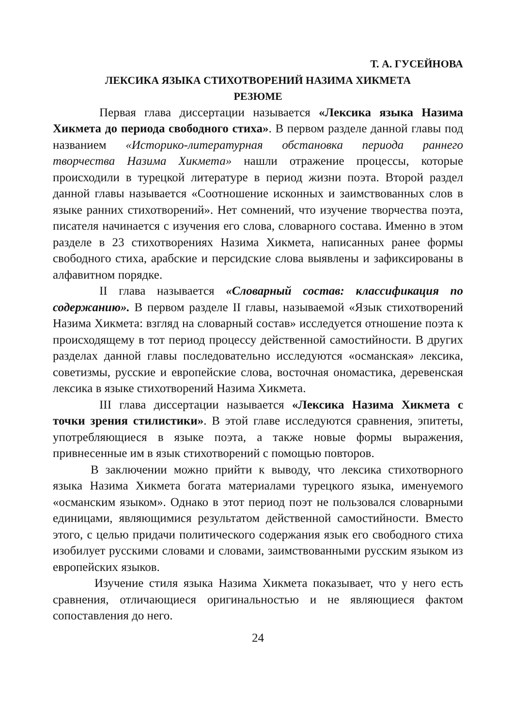Т. А. ГУСЕЙНОВА
ЛЕКСИКА ЯЗЫКА СТИХОТВОРЕНИЙ НАЗИМА ХИКМЕТА
РЕЗЮМЕ
Первая глава диссертации называется «Лексика языка Назима Хикмета до периода свободного стиха». В первом разделе данной главы под названием «Историко-литературная обстановка периода раннего творчества Назима Хикмета» нашли отражение процессы, которые происходили в турецкой литературе в период жизни поэта. Второй раздел данной главы называется «Соотношение исконных и заимствованных слов в языке ранних стихотворений». Нет сомнений, что изучение творчества поэта, писателя начинается с изучения его слова, словарного состава. Именно в этом разделе в 23 стихотворениях Назима Хикмета, написанных ранее формы свободного стиха, арабские и персидские слова выявлены и зафиксированы в алфавитном порядке.
II глава называется «Словарный состав: классификация по содержанию». В первом разделе II главы, называемой «Язык стихотворений Назима Хикмета: взгляд на словарный состав» исследуется отношение поэта к происходящему в тот период процессу действенной самостийности. В других разделах данной главы последовательно исследуются «османская» лексика, советизмы, русские и европейские слова, восточная ономастика, деревенская лексика в языке стихотворений Назима Хикмета.
III глава диссертации называется «Лексика Назима Хикмета с точки зрения стилистики». В этой главе исследуются сравнения, эпитеты, употребляющиеся в языке поэта, а также новые формы выражения, привнесенные им в язык стихотворений с помощью повторов.
В заключении можно прийти к выводу, что лексика стихотворного языка Назима Хикмета богата материалами турецкого языка, именуемого «османским языком». Однако в этот период поэт не пользовался словарными единицами, являющимися результатом действенной самостийности. Вместо этого, с целью придачи политического содержания язык его свободного стиха изобилует русскими словами и словами, заимствованными русским языком из европейских языков.
Изучение стиля языка Назима Хикмета показывает, что у него есть сравнения, отличающиеся оригинальностью и не являющиеся фактом сопоставления до него.
24